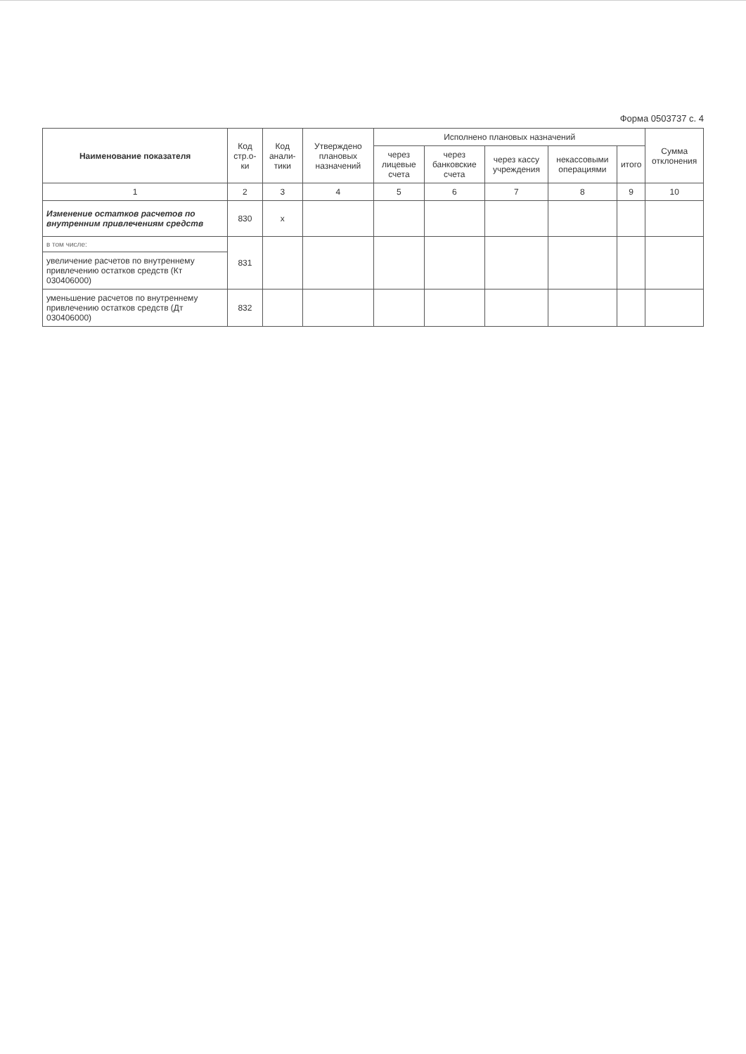Форма 0503737 с. 4
| Наименование показателя | Код стр.о-ки | Код анали-тики | Утверждено плановых назначений | Исполнено плановых назначений | | | | | Сумма отклонения |
| --- | --- | --- | --- | --- | --- | --- | --- | --- | --- |
| | | | | через лицевые счета | через банковские счета | через кассу учреждения | некассовыми операциями | итого | |
| 1 | 2 | 3 | 4 | 5 | 6 | 7 | 8 | 9 | 10 |
| Изменение остатков расчетов по внутренним привлечениям средств | 830 | x | | | | | | | |
| в том числе: | 831 | | | | | | | | |
| увеличение расчетов по внутреннему привлечению остатков средств (Кт 030406000) | | | | | | | | | |
| уменьшение расчетов по внутреннему привлечению остатков средств (Дт 030406000) | 832 | | | | | | | | |